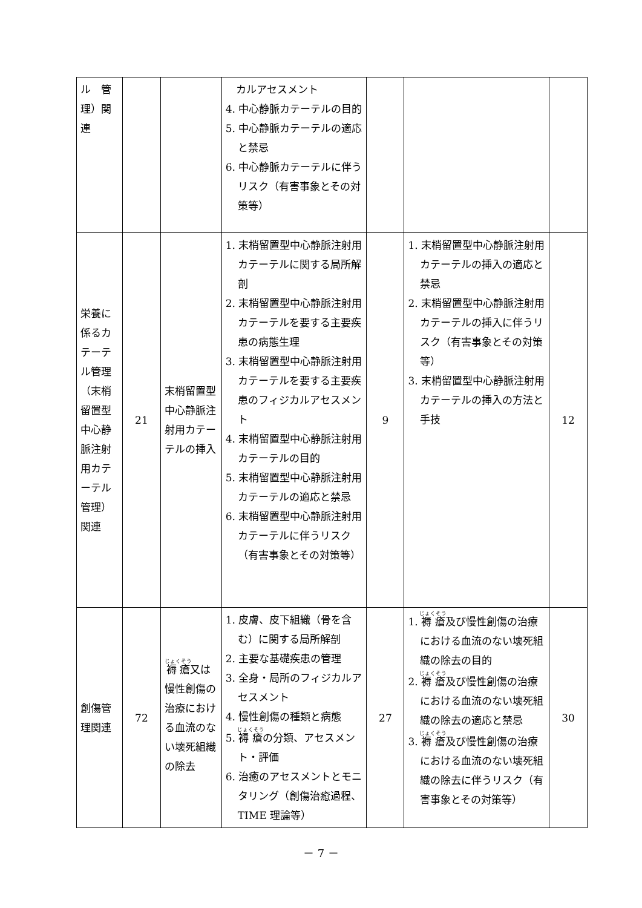| ル 管理）関連 | | | カルアセスメント 4. 中心静脈カテーテルの目的 5. 中心静脈カテーテルの適応と禁忌 6. 中心静脈カテーテルに伴うリスク（有害事象とその対策等） | | | |
| 栄養に係るカテーテル管理（末梢留置型中心静脈注射用カテーテル管理）関連 | 21 | 末梢留置型中心静脈注射用カテーテルの挿入 | 1. 末梢留置型中心静脈注射用カテーテルに関する局所解剖 2. 末梢留置型中心静脈注射用カテーテルを要する主要疾患の病態生理 3. 末梢留置型中心静脈注射用カテーテルを要する主要疾患のフィジカルアセスメント 4. 末梢留置型中心静脈注射用カテーテルの目的 5. 末梢留置型中心静脈注射用カテーテルの適応と禁忌 6. 末梢留置型中心静脈注射用カテーテルに伴うリスク（有害事象とその対策等） | 9 | 1. 末梢留置型中心静脈注射用カテーテルの挿入の適応と禁忌 2. 末梢留置型中心静脈注射用カテーテルの挿入に伴うリスク（有害事象とその対策等） 3. 末梢留置型中心静脈注射用カテーテルの挿入の方法と手技 | 12 |
| 創傷管理関連 | 72 | 褥瘡 又は慢性創傷の治療における血流のない壊死組織の除去 | 1. 皮膚、皮下組織（骨を含む）に関する局所解剖 2. 主要な基礎疾患の管理 3. 全身・局所のフィジカルアセスメント 4. 慢性創傷の種類と病態 5. 褥瘡 の分類、アセスメント・評価 6. 治癒のアセスメントとモニタリング（創傷治癒過程、TIME 理論等） | 27 | 1. 褥瘡 及び慢性創傷の治療における血流のない壊死組織の除去の目的 2. 褥瘡 及び慢性創傷の治療における血流のない壊死組織の除去の適応と禁忌 3. 褥瘡 及び慢性創傷の治療における血流のない壊死組織の除去に伴うリスク（有害事象とその対策等） | 30 |
－ 7 －